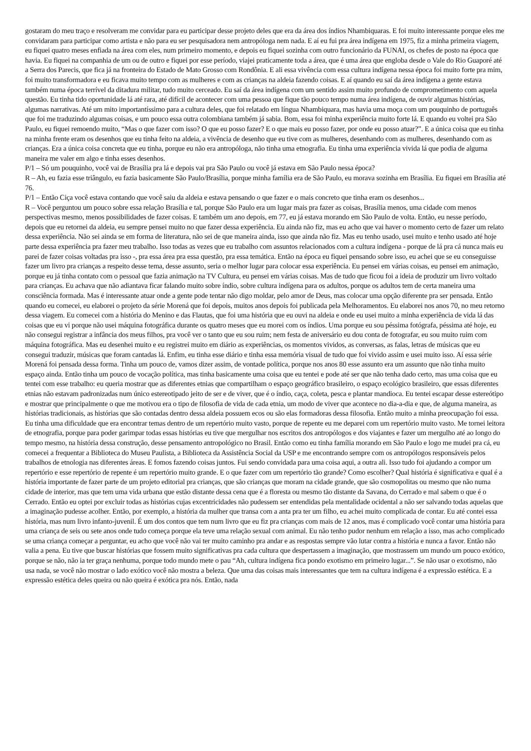gostaram do meu traço e resolveram me convidar para eu participar desse projeto deles que era da área dos índios Nhambiquaras. E foi muito interessante porque eles me convidaram para participar como artista e não para eu ser pesquisadora nem antropóloga nem nada. E aí eu fui pra área indígena em 1975, fiz a minha primeira viagem, eu fiquei quatro meses enfiada na área com eles, num primeiro momento, e depois eu fiquei sozinha com outro funcionário da FUNAI, os chefes de posto na época que havia. Eu fiquei na companhia de um ou de outro e fiquei por esse período, viajei praticamente toda a área, que é uma área que engloba desde o Vale do Rio Guaporé até a Serra dos Parecis, que fica já na fronteira do Estado de Mato Grosso com Rondônia. E ali essa vivência com essa cultura indígena nessa época foi muito forte pra mim, foi muito transformadora e eu ficava muito tempo com as mulheres e com as crianças na aldeia fazendo coisas. E aí quando eu saí da área indígena a gente estava também numa época terrível da ditadura militar, tudo muito cerceado. Eu saí da área indígena com um sentido assim muito profundo de comprometimento com aquela questão. Eu tinha tido oportunidade lá até rara, até difícil de acontecer com uma pessoa que fique tão pouco tempo numa área indígena, de ouvir algumas histórias, algumas narrativas. Até um mito importantíssimo para a cultura deles, que foi relatado em língua Nhambiquara, mas havia uma moça com um pouquinho de português que foi me traduzindo algumas coisas, e um pouco essa outra colombiana também já sabia. Bom, essa foi minha experiência muito forte lá. E quando eu voltei pra São Paulo, eu fiquei remoendo muito, “Mas o que fazer com isso? O que eu posso fazer? E o que mais eu posso fazer, por onde eu posso atuar?”. E a única coisa que eu tinha na minha frente eram os desenhos que eu tinha feito na aldeia, a vivência de desenho que eu tive com as mulheres, desenhando com as mulheres, desenhando com as crianças. Era a única coisa concreta que eu tinha, porque eu não era antropóloga, não tinha uma etnografia. Eu tinha uma experiência vivida lá que podia de alguma maneira me valer em algo e tinha esses desenhos.
P/1 – Só um pouquinho, você vai de Brasília pra lá e depois vai pra São Paulo ou você já estava em São Paulo nessa época?
R – Ah, eu fazia esse triângulo, eu fazia basicamente São Paulo/Brasília, porque minha família era de São Paulo, eu morava sozinha em Brasília. Eu fiquei em Brasília até 76.
P/1 – Então Ciça você estava contando que você saiu da aldeia e estava pensando o que fazer e o mais concreto que tinha eram os desenhos...
R – Você perguntou um pouco sobre essa relação Brasília e tal, porque São Paulo era um lugar mais pra fazer as coisas, Brasília menos, uma cidade com menos perspectivas mesmo, menos possibilidades de fazer coisas. E também um ano depois, em 77, eu já estava morando em São Paulo de volta. Então, eu nesse período, depois que eu retornei da aldeia, eu sempre pensei muito no que fazer dessa experiência. Eu ainda não fiz, mas eu acho que vai haver o momento certo de fazer um relato dessa experiência. Não sei ainda se em forma de literatura, não sei de que maneira ainda, isso que ainda não fiz. Mas eu tenho usado, usei muito e tenho usado até hoje parte dessa experiência pra fazer meu trabalho. Isso todas as vezes que eu trabalho com assuntos relacionados com a cultura indígena - porque de lá pra cá nunca mais eu parei de fazer coisas voltadas pra isso -, pra essa área pra essa questão, pra essa temática. Então na época eu fiquei pensando sobre isso, eu achei que se eu conseguisse fazer um livro pra crianças a respeito desse tema, desse assunto, seria o melhor lugar para colocar essa experiência. Eu pensei em várias coisas, eu pensei em animação, porque eu já tinha contato com o pessoal que fazia animação na TV Cultura, eu pensei em várias coisas. Mas de tudo que ficou foi a ideia de produzir um livro voltado para crianças. Eu achava que não adiantava ficar falando muito sobre índio, sobre cultura indígena para os adultos, porque os adultos tem de certa maneira uma consciência formada. Mas é interessante atuar onde a gente pode tentar não digo moldar, pelo amor de Deus, mas colocar uma opção diferente pra ser pensada. Então quando eu comecei, eu elaborei o projeto da série Morená que foi depois, muitos anos depois foi publicada pela Melhoramentos. Eu elaborei nos anos 70, no meu retorno dessa viagem. Eu comecei com a história do Menino e das Flautas, que foi uma história que eu ouvi na aldeia e onde eu usei muito a minha experiência de vida lá das coisas que eu vi porque não usei máquina fotográfica durante os quatro meses que eu morei com os índios. Uma porque eu sou péssima fotógrafa, péssima até hoje, eu não consegui registrar a infância dos meus filhos, pra você ver o tanto que eu sou ruim; nem festa de aniversário eu dou conta de fotografar, eu sou muito ruim com máquina fotográfica. Mas eu desenhei muito e eu registrei muito em diário as experiências, os momentos vividos, as conversas, as falas, letras de músicas que eu consegui traduzir, músicas que foram cantadas lá. Enfim, eu tinha esse diário e tinha essa memória visual de tudo que foi vivido assim e usei muito isso. Aí essa série Morená foi pensada dessa forma. Tinha um pouco de, vamos dizer assim, de vontade política, porque nos anos 80 esse assunto era um assunto que não tinha muito espaço ainda. Então tinha um pouco de vocação política, mas tinha basicamente uma coisa que eu tentei e pode até ser que não tenha dado certo, mas uma coisa que eu tentei com esse trabalho: eu queria mostrar que as diferentes etnias que compartilham o espaço geográfico brasileiro, o espaço ecológico brasileiro, que essas diferentes etnias não estavam padronizadas num único estereotipado jeito de ser e de viver, que é o índio, caça, coleta, pesca e plantar mandioca. Eu tentei escapar desse estereótipo e mostrar que principalmente o que me motivou era o tipo de filosofia de vida de cada etnia, um modo de viver que acontece no dia-a-dia e que, de alguma maneira, as histórias tradicionais, as histórias que são contadas dentro dessa aldeia possuem ecos ou são elas formadoras dessa filosofia. Então muito a minha preocupação foi essa. Eu tinha uma dificuldade que era encontrar temas dentro de um repertório muito vasto, porque de repente eu me deparei com um repertório muito vasto. Me tornei leitora de etnografia, porque para poder garimpar todas essas histórias eu tive que mergulhar nos escritos dos antropólogos e dos viajantes e fazer um mergulho até ao longo do tempo mesmo, na história dessa construção, desse pensamento antropológico no Brasil. Então como eu tinha família morando em São Paulo e logo me mudei pra cá, eu comecei a frequentar a Biblioteca do Museu Paulista, a Biblioteca da Assistência Social da USP e me encontrando sempre com os antropólogos responsáveis pelos trabalhos de etnologia nas diferentes áreas. E fomos fazendo coisas juntos. Fui sendo convidada para uma coisa aqui, a outra ali. Isso tudo foi ajudando a compor um repertório e esse repertório de repente é um repertório muito grande. E o que fazer com um repertório tão grande? Como escolher? Qual história é significativa e qual é a história importante de fazer parte de um projeto editorial pra crianças, que são crianças que moram na cidade grande, que são cosmopolitas ou mesmo que não numa cidade de interior, mas que tem uma vida urbana que estão distante dessa cena que é a floresta ou mesmo tão distante da Savana, do Cerrado e mal sabem o que é o Cerrado. Então eu optei por excluir todas as histórias cujas excentricidades não pudessem ser entendidas pela mentalidade ocidental a não ser salvando todas aquelas que a imaginação pudesse acolher. Então, por exemplo, a história da mulher que transa com a anta pra ter um filho, eu achei muito complicada de contar. Eu até contei essa história, mas num livro infanto-juvenil. É um dos contos que tem num livro que eu fiz pra crianças com mais de 12 anos, mas é complicado você contar uma história para uma criança de seis ou sete anos onde tudo começa porque ela teve uma relação sexual com animal. Eu não tenho pudor nenhum em relação a isso, mas acho complicado se uma criança começar a perguntar, eu acho que você não vai ter muito caminho pra andar e as respostas sempre vão lutar contra a história e nunca a favor. Então não valia a pena. Eu tive que buscar histórias que fossem muito significativas pra cada cultura que despertassem a imaginação, que mostrassem um mundo um pouco exótico, porque se não, não ia ter graça nenhuma, porque todo mundo mete o pau “Ah, cultura indígena fica pondo exotismo em primeiro lugar...”. Se não usar o exotismo, não usa nada, se você não mostrar o lado exótico você não mostra a beleza. Que uma das coisas mais interessantes que tem na cultura indígena é a expressão estética. E a expressão estética deles queira ou não queira é exótica pra nós. Então, nada